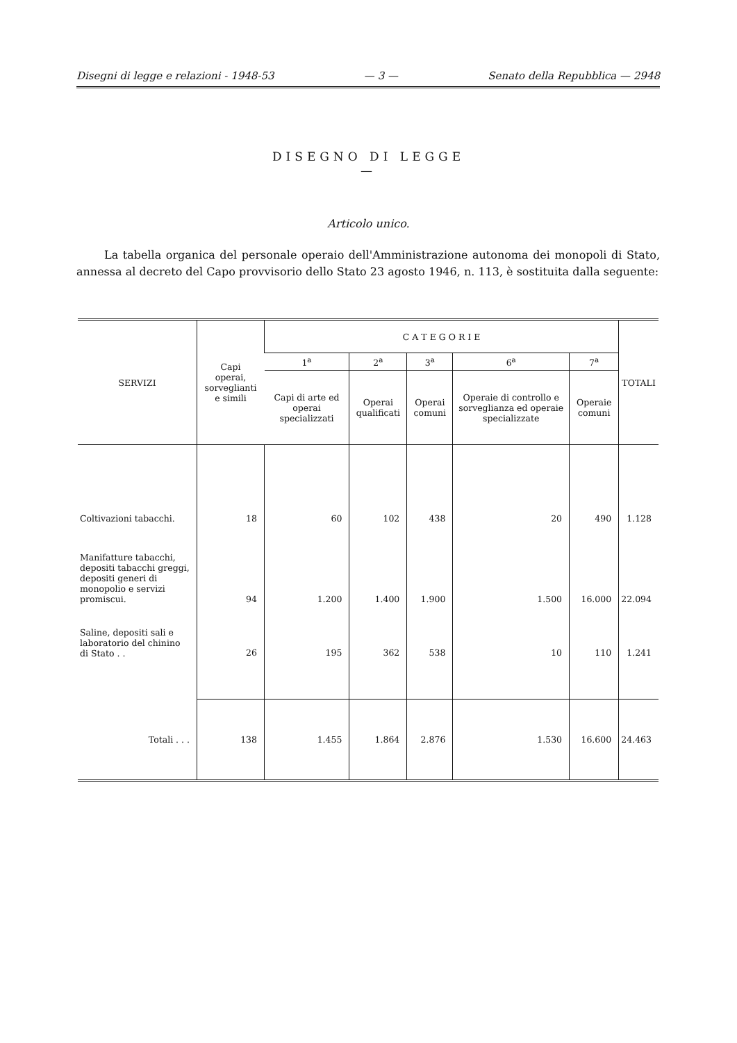Disegni di legge e relazioni - 1948-53 — 3 — Senato della Repubblica — 2948
DISEGNO DI LEGGE
—
Articolo unico.
La tabella organica del personale operaio dell'Amministrazione autonoma dei monopoli di Stato, annessa al decreto del Capo provvisorio dello Stato 23 agosto 1946, n. 113, è sostituita dalla seguente:
| SERVIZI | Capi operai, sorveglianti e simili | C A T E G O R I E | | | | | TOTALI |
| --- | --- | --- | --- | --- | --- | --- | --- |
| | | 1<sup>a</sup> | 2<sup>a</sup> | 3<sup>a</sup> | 6<sup>a</sup> | 7<sup>a</sup> | |
| | | Capi di arte ed operai specializzati | Operai qualificati | Operai comuni | Operaie di controllo e sorveglianza ed operaie specializzate | Operaie comuni | |
| Coltivazioni tabacchi. | 18 | 60 | 102 | 438 | 20 | 490 | 1.128 |
| Manifatture tabacchi, depositi tabacchi greggi, depositi generi di monopolio e servizi promiscui. | 94 | 1.200 | 1.400 | 1.900 | 1.500 | 16.000 | 22.094 |
| Saline, depositi sali e laboratorio del chinino di Stato . . | 26 | 195 | 362 | 538 | 10 | 110 | 1.241 |
| Totali . . . | 138 | 1.455 | 1.864 | 2.876 | 1.530 | 16.600 | 24.463 |